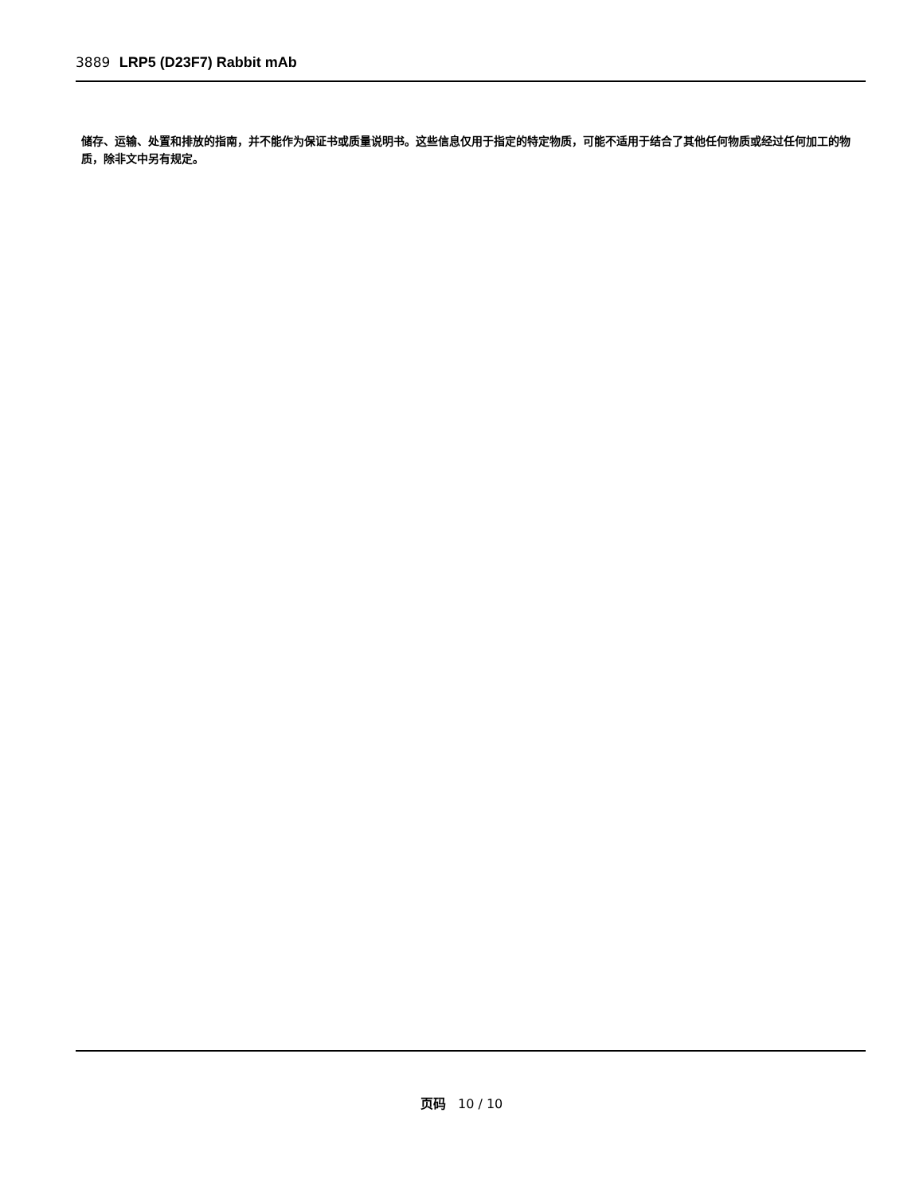3889 LRP5 (D23F7) Rabbit mAb
储存、运输、处置和排放的指南，并不能作为保证书或质量说明书。这些信息仅用于指定的特定物质，可能不适用于结合了其他任何物质或经过任何加工的物质，除非文中另有规定。
页码 10 / 10